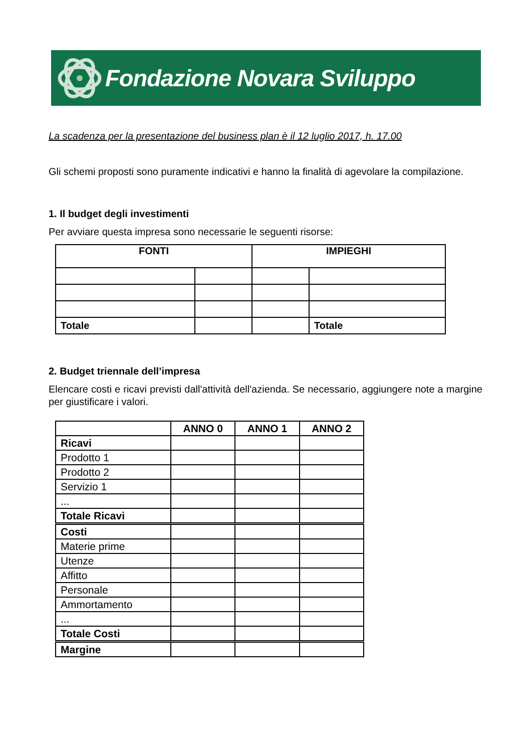Fondazione Novara Sviluppo
La scadenza per la presentazione del business plan è il 12 luglio 2017, h. 17.00
Gli schemi proposti sono puramente indicativi e hanno la finalità di agevolare la compilazione.
1. Il budget degli investimenti
Per avviare questa impresa sono necessarie le seguenti risorse:
| FONTI | | IMPIEGHI | |
| --- | --- | --- | --- |
| Totale | | | Totale |
2. Budget triennale dell’impresa
Elencare costi e ricavi previsti dall'attività dell'azienda. Se necessario, aggiungere note a margine per giustificare i valori.
| | ANNO 0 | ANNO 1 | ANNO 2 |
| --- | --- | --- | --- |
| Ricavi | | | |
| Prodotto 1 | | | |
| Prodotto 2 | | | |
| Servizio 1 | | | |
| ... | | | |
| Totale Ricavi | | | |
| Costi | | | |
| Materie prime | | | |
| Utenze | | | |
| Affitto | | | |
| Personale | | | |
| Ammortamento | | | |
| ... | | | |
| Totale Costi | | | |
| Margine | | | |